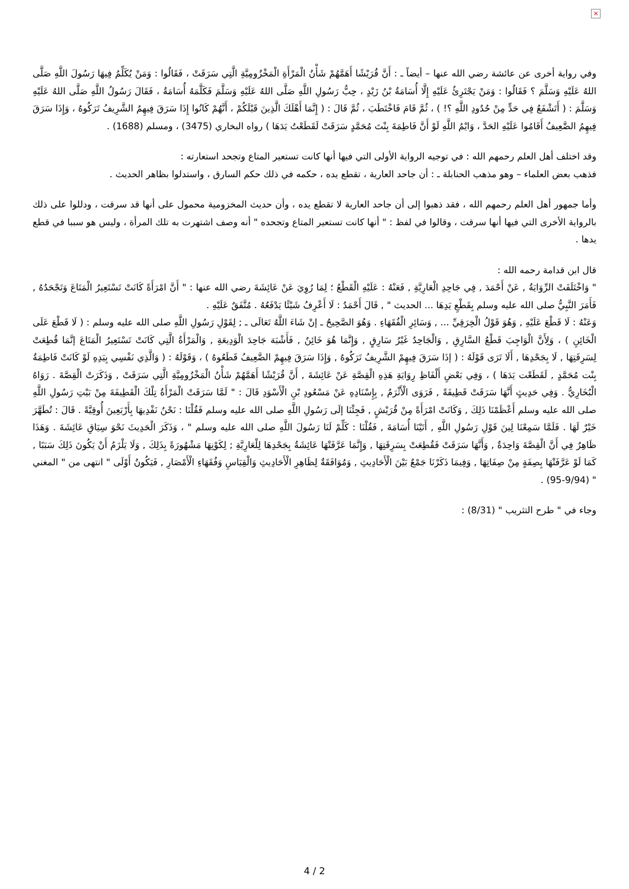×
وفي رواية أخرى عن عائشة رضي الله عنها – أيضاً ـ : أَنَّ قُرَيْشًا أَهَمَّهُمْ شَأْنُ الْمَرْأَةِ الْمَخْزُومِيَّةِ الَّتِي سَرَقَتْ ، فَقَالُوا : وَمَنْ يُكَلِّمُ فِيهَا رَسُولَ اللَّهِ صَلَّى اللهُ عَلَيْهِ وَسَلَّمَ ؟ فَقَالُوا : وَمَنْ يَجْتَرِئُ عَلَيْهِ إِلَّا أُسَامَةُ بْنُ زَيْدٍ ، حِبُّ رَسُولِ اللَّهِ صَلَّى اللهُ عَلَيْهِ وَسَلَّمَ فَكَلَّمَهُ أُسَامَةُ ، فَقَالَ رَسُولُ اللَّهِ صَلَّى اللهُ عَلَيْهِ وَسَلَّمَ : ( أَتَشْفَعُ فِي حَدٍّ مِنْ حُدُودِ اللَّهِ ؟! ) ، ثُمَّ قَامَ فَاخْتَطَبَ ، ثُمَّ قَالَ : ( إِنَّمَا أَهْلَكَ الَّذِينَ قَبْلَكُمْ ، أَنَّهُمْ كَانُوا إِذَا سَرَقَ فِيهِمُ الشَّرِيفُ تَرَكُوهُ ، وَإِذَا سَرَقَ فِيهِمُ الضَّعِيفُ أَقَامُوا عَلَيْهِ الحَدَّ ، وَايْمُ اللَّهِ لَوْ أَنَّ فَاطِمَةَ بِنْتَ مُحَمَّدٍ سَرَقَتْ لَقَطَعْتُ يَدَهَا ) رواه البخاري (3475) ، ومسلم (1688) .
وقد اختلف أهل العلم رحمهم الله : في توجيه الرواية الأولى التي فيها أنها كانت تستعير المتاع وتجحد استعارته :
فذهب بعض العلماء – وهو مذهب الحنابلة ـ : أن جاحد العارية ، تقطع يده ، حكمه في ذلك حكم السارق ، واستدلوا بظاهر الحديث .
وأما جمهور أهل العلم رحمهم الله ، فقد ذهبوا إلى أن جاحد العارية لا تقطع يده ، وأن حديث المخزومية محمول على أنها قد سرقت ، ودللوا على ذلك بالرواية الأخرى التي فيها أنها سرقت ، وقالوا في لفظ : " أنها كانت تستعير المتاع وتجحده " أنه وصف اشتهرت به تلك المرأة ، وليس هو سببا في قطع يدها .
قال ابن قدامة رحمه الله :
" وَاخْتَلَفَتْ الرِّوَايَةُ , عَنْ أَحْمَدَ , فِي جَاحِدِ الْعَارِيَّةِ , فَعَنْهُ : عَلَيْهِ الْقَطْعُ ؛ لِمَا رُوِيَ عَنْ عَائِشَةَ رضي الله عنها : " أَنَّ امْرَأَةً كَانَتْ تَسْتَعِيرُ الْمَتَاعَ وَتَجْحَدُهُ , فَأَمَرَ النَّبِيُّ صلى الله عليه وسلم بِقَطْعِ يَدِهَا ... الحديث " , قَالَ أَحْمَدُ : لَا أَعْرِفُ شَيْئًا يَدْفَعُهُ . مُتَّفَقٌ عَلَيْهِ .
وَعَنْهُ : لَا قَطْعَ عَلَيْهِ , وَهُوَ قَوْلُ الْخِرَقِيِّ ... , وَسَائِرِ الْفُقَهَاءِ . وَهُوَ الصَّحِيحُ ـ إنْ شَاءَ اللَّهُ تَعَالَى ـ ; لِقَوْلِ رَسُولِ اللَّهِ صلى الله عليه وسلم : ( لَا قَطْعَ عَلَى الْخَائِنِ ) ، وَلِأَنَّ الْوَاجِبَ قَطْعُ السَّارِقِ , وَالْجَاحِدُ غَيْرُ سَارِقٍ , وَإِنَّمَا هُوَ خَائِنٌ , فَأَشْبَهَ جَاحِدَ الْوَدِيعَةِ , وَالْمَرْأَةُ الَّتِي كَانَتْ تَسْتَعِيرُ الْمَتَاعَ إنَّمَا قُطِعَتْ لِسَرِقَتِهَا , لَا بِجَحْدِهَا , أَلَا تَرَى قَوْلَهُ : ( إذَا سَرَقَ فِيهِمْ الشَّرِيفُ تَرَكُوهُ , وَإِذَا سَرَقَ فِيهِمْ الضَّعِيفُ قَطَعُوهُ ) ، وَقَوْلَهُ : ( وَالَّذِي نَفْسِي بِيَدِهِ لَوْ كَانَتْ فَاطِمَةُ بِنْت مُحَمَّدٍ , لَقَطَعْت يَدَهَا ) ، وَفِي بَعْضِ أَلْفَاظِ رِوَايَةِ هَذِهِ الْقِصَّةِ عَنْ عَائِشَةَ , أَنَّ قُرَيْشًا أَهَمَّهُمْ شَأْنُ الْمَخْزُومِيَّةِ الَّتِي سَرَقَتْ , وَذَكَرَتْ الْقِصَّةَ . رَوَاهُ الْبُخَارِيُّ . وَفِي حَدِيثٍ أَنَّهَا سَرَقَتْ قَطِيفَةً , فَرَوَى الْأَثْرَمُ , بِإِسْنَادِهِ عَنْ مَسْعُودِ بْنِ الْأَسْوَدِ قَالَ : " لَمَّا سَرَقَتْ الْمَرْأَةُ تِلْكَ الْقَطِيفَةَ مِنْ بَيْتِ رَسُولِ اللَّهِ صلى الله عليه وسلم أَعْظَمْنَا ذَلِكَ , وَكَانَتْ امْرَأَةً مِنْ قُرَيْشٍ , فَجِئْنَا إلَى رَسُولِ اللَّهِ صلى الله عليه وسلم فَقُلْنَا : نَحْنُ نَفْدِيهَا بِأَرْبَعِينَ أُوقِيَّةً . قَالَ : تُطَهَّرَ خَيْرٌ لَهَا . فَلَمَّا سَمِعْنَا لِينَ قَوْلِ رَسُولِ اللَّهِ , أَتَيْنَا أُسَامَةَ , فَقُلْنَا : كَلِّمْ لَنَا رَسُولَ اللَّهِ صلى الله عليه وسلم " ، وَذَكَرَ الْحَدِيثَ نَحْوَ سِيَاقِ عَائِشَةَ . وَهَذَا ظَاهِرٌ فِي أَنَّ الْقِصَّةَ وَاحِدَةٌ , وَأَنَّهَا سَرَقَتْ فَقُطِعَتْ بِسَرِقَتِهَا , وَإِنَّمَا عَرَّفَتْهَا عَائِشَةُ بِجَحْدِهَا لِلْعَارِيَّةِ ; لِكَوْنِهَا مَشْهُورَةً بِذَلِكَ , وَلَا يَلْزَمُ أَنْ يَكُونَ ذَلِكَ سَبَبًا , كَمَا لَوْ عَرَّفَتْهَا بِصِفَةٍ مِنْ صِفَاتِهَا , وَفِيمَا ذَكَرْنَا جَمْعٌ بَيْنَ الْأَحَادِيثِ , وَمُوَافَقَةٌ لِظَاهِرِ الْأَحَادِيثِ وَالْقِيَاسِ وَفُقَهَاءِ الْأَمْصَارِ , فَيَكُونُ أَوْلَى " انتهى من " المغني " (9/94-95) .
وجاء في " طرح التثريب " (8/31) :
4 / 2